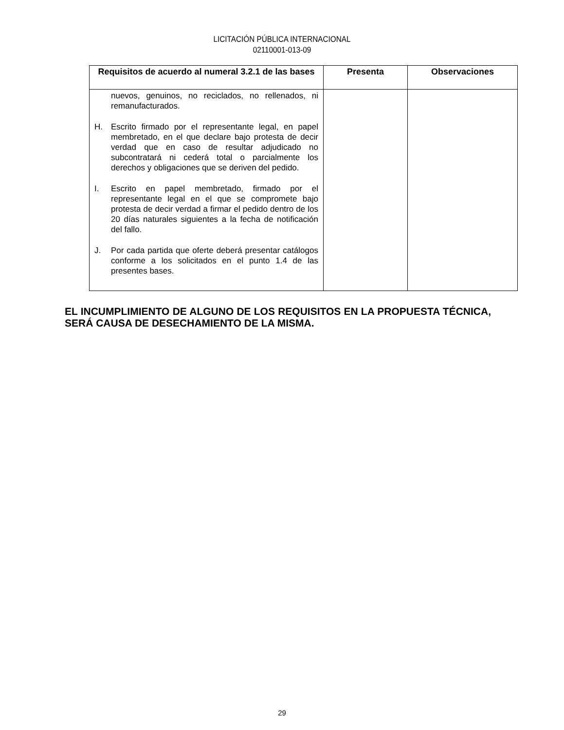LICITACIÓN PÚBLICA INTERNACIONAL
02110001-013-09
| Requisitos de acuerdo al numeral 3.2.1 de las bases | Presenta | Observaciones |
| --- | --- | --- |
| nuevos, genuinos, no reciclados, no rellenados, ni remanufacturados. H. Escrito firmado por el representante legal, en papel membretado, en el que declare bajo protesta de decir verdad que en caso de resultar adjudicado no subcontratará ni cederá total o parcialmente los derechos y obligaciones que se deriven del pedido. I. Escrito en papel membretado, firmado por el representante legal en el que se compromete bajo protesta de decir verdad a firmar el pedido dentro de los 20 días naturales siguientes a la fecha de notificación del fallo. J. Por cada partida que oferte deberá presentar catálogos conforme a los solicitados en el punto 1.4 de las presentes bases. | | |
EL INCUMPLIMIENTO DE ALGUNO DE LOS REQUISITOS EN LA PROPUESTA TÉCNICA, SERÁ CAUSA DE DESECHAMIENTO DE LA MISMA.
29